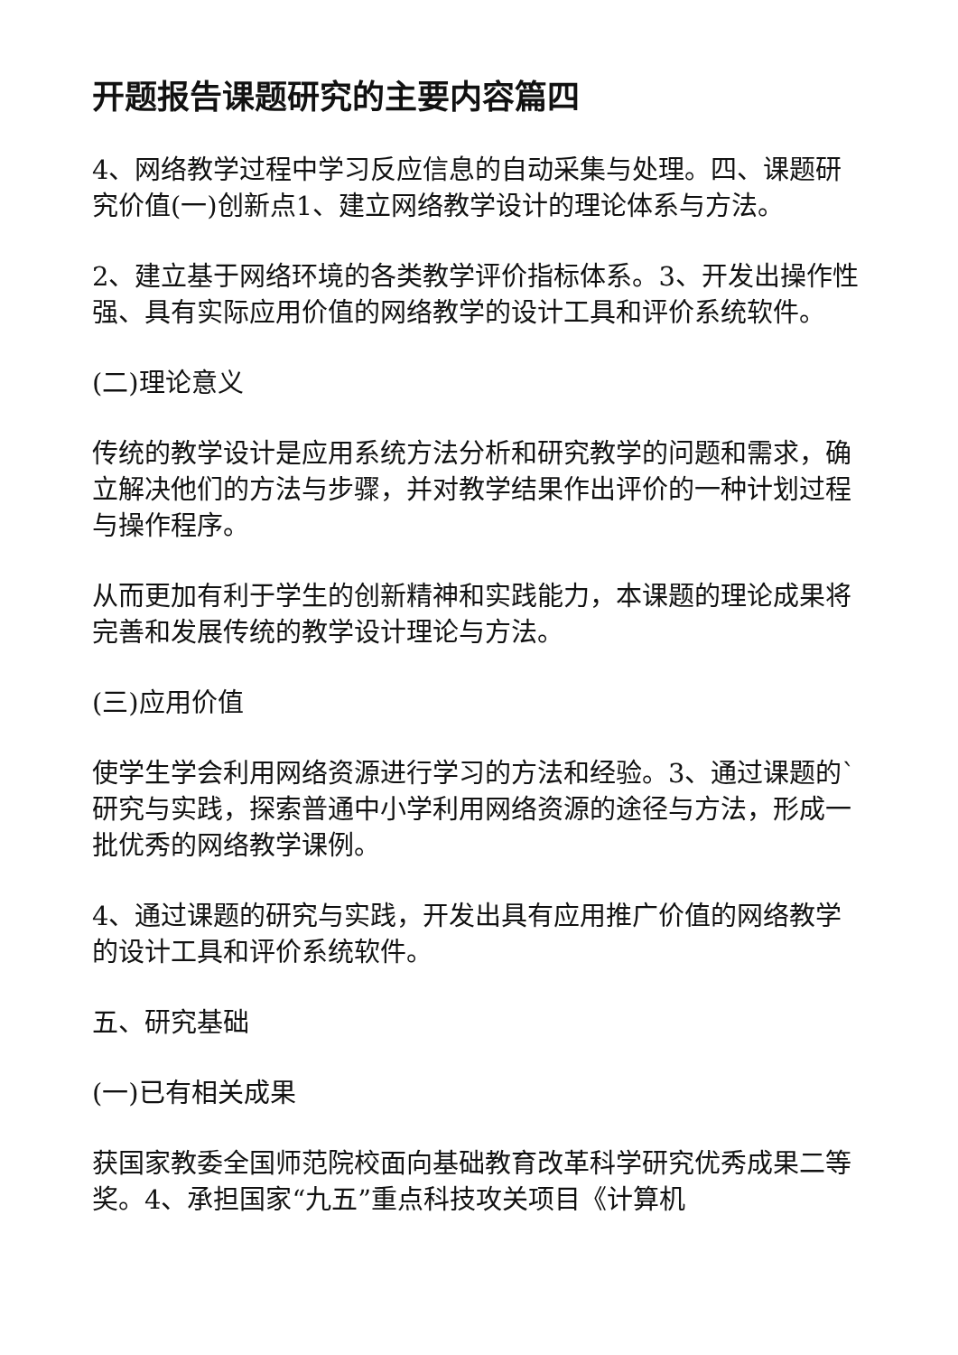开题报告课题研究的主要内容篇四
4、网络教学过程中学习反应信息的自动采集与处理。四、课题研究价值(一)创新点1、建立网络教学设计的理论体系与方法。
2、建立基于网络环境的各类教学评价指标体系。3、开发出操作性强、具有实际应用价值的网络教学的设计工具和评价系统软件。
(二)理论意义
传统的教学设计是应用系统方法分析和研究教学的问题和需求，确立解决他们的方法与步骤，并对教学结果作出评价的一种计划过程与操作程序。
从而更加有利于学生的创新精神和实践能力，本课题的理论成果将完善和发展传统的教学设计理论与方法。
(三)应用价值
使学生学会利用网络资源进行学习的方法和经验。3、通过课题的`研究与实践，探索普通中小学利用网络资源的途径与方法，形成一批优秀的网络教学课例。
4、通过课题的研究与实践，开发出具有应用推广价值的网络教学的设计工具和评价系统软件。
五、研究基础
(一)已有相关成果
获国家教委全国师范院校面向基础教育改革科学研究优秀成果二等奖。4、承担国家“九五”重点科技攻关项目《计算机